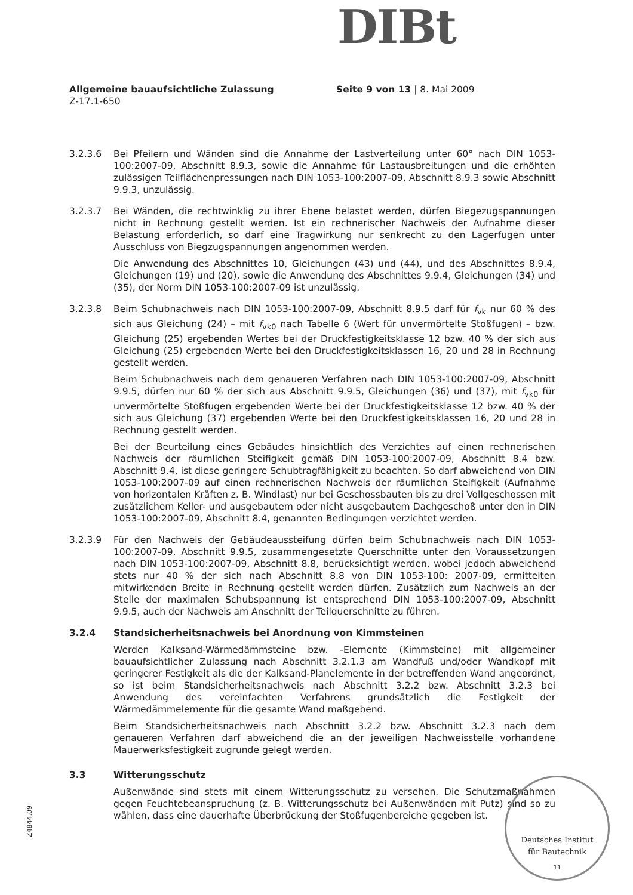DIBt
Allgemeine bauaufsichtliche Zulassung Seite 9 von 13 | 8. Mai 2009
Z-17.1-650
3.2.3.6 Bei Pfeilern und Wänden sind die Annahme der Lastverteilung unter 60° nach DIN 1053-100:2007-09, Abschnitt 8.9.3, sowie die Annahme für Lastausbreitungen und die erhöhten zulässigen Teilflächenpressungen nach DIN 1053-100:2007-09, Abschnitt 8.9.3 sowie Abschnitt 9.9.3, unzulässig.
3.2.3.7 Bei Wänden, die rechtwinklig zu ihrer Ebene belastet werden, dürfen Biegezugspannungen nicht in Rechnung gestellt werden. Ist ein rechnerischer Nachweis der Aufnahme dieser Belastung erforderlich, so darf eine Tragwirkung nur senkrecht zu den Lagerfugen unter Ausschluss von Biegzugspannungen angenommen werden.
Die Anwendung des Abschnittes 10, Gleichungen (43) und (44), und des Abschnittes 8.9.4, Gleichungen (19) und (20), sowie die Anwendung des Abschnittes 9.9.4, Gleichungen (34) und (35), der Norm DIN 1053-100:2007-09 ist unzulässig.
3.2.3.8 Beim Schubnachweis nach DIN 1053-100:2007-09, Abschnitt 8.9.5 darf für f<sub>vk</sub> nur 60 % des sich aus Gleichung (24) – mit f<sub>vk0</sub> nach Tabelle 6 (Wert für unvermörtelte Stoßfugen) – bzw. Gleichung (25) ergebenden Wertes bei der Druckfestigkeitsklasse 12 bzw. 40 % der sich aus Gleichung (25) ergebenden Werte bei den Druckfestigkeitsklassen 16, 20 und 28 in Rechnung gestellt werden.
Beim Schubnachweis nach dem genaueren Verfahren nach DIN 1053-100:2007-09, Abschnitt 9.9.5, dürfen nur 60 % der sich aus Abschnitt 9.9.5, Gleichungen (36) und (37), mit f<sub>vk0</sub> für unvermörtelte Stoßfugen ergebenden Werte bei der Druckfestigkeitsklasse 12 bzw. 40 % der sich aus Gleichung (37) ergebenden Werte bei den Druckfestigkeitsklassen 16, 20 und 28 in Rechnung gestellt werden.
Bei der Beurteilung eines Gebäudes hinsichtlich des Verzichtes auf einen rechnerischen Nachweis der räumlichen Steifigkeit gemäß DIN 1053-100:2007-09, Abschnitt 8.4 bzw. Abschnitt 9.4, ist diese geringere Schubtragfähigkeit zu beachten. So darf abweichend von DIN 1053-100:2007-09 auf einen rechnerischen Nachweis der räumlichen Steifigkeit (Aufnahme von horizontalen Kräften z. B. Windlast) nur bei Geschossbauten bis zu drei Vollgeschossen mit zusätzlichem Keller- und ausgebautem oder nicht ausgebautem Dachgeschoß unter den in DIN 1053-100:2007-09, Abschnitt 8.4, genannten Bedingungen verzichtet werden.
3.2.3.9 Für den Nachweis der Gebäudeaussteifung dürfen beim Schubnachweis nach DIN 1053-100:2007-09, Abschnitt 9.9.5, zusammengesetzte Querschnitte unter den Voraussetzungen nach DIN 1053-100:2007-09, Abschnitt 8.8, berücksichtigt werden, wobei jedoch abweichend stets nur 40 % der sich nach Abschnitt 8.8 von DIN 1053-100: 2007-09, ermittelten mitwirkenden Breite in Rechnung gestellt werden dürfen. Zusätzlich zum Nachweis an der Stelle der maximalen Schubspannung ist entsprechend DIN 1053-100:2007-09, Abschnitt 9.9.5, auch der Nachweis am Anschnitt der Teilquerschnitte zu führen.
3.2.4 Standsicherheitsnachweis bei Anordnung von Kimmsteinen
Werden Kalksand-Wärmedämmsteine bzw. -Elemente (Kimmsteine) mit allgemeiner bauaufsichtlicher Zulassung nach Abschnitt 3.2.1.3 am Wandfuß und/oder Wandkopf mit geringerer Festigkeit als die der Kalksand-Planelemente in der betreffenden Wand angeordnet, so ist beim Standsicherheitsnachweis nach Abschnitt 3.2.2 bzw. Abschnitt 3.2.3 bei Anwendung des vereinfachten Verfahrens grundsätzlich die Festigkeit der Wärmedämmelemente für die gesamte Wand maßgebend.
Beim Standsicherheitsnachweis nach Abschnitt 3.2.2 bzw. Abschnitt 3.2.3 nach dem genaueren Verfahren darf abweichend die an der jeweiligen Nachweisstelle vorhandene Mauerwerksfestigkeit zugrunde gelegt werden.
3.3 Witterungsschutz
Außenwände sind stets mit einem Witterungsschutz zu versehen. Die Schutzmaßnahmen gegen Feuchtebeanspruchung (z. B. Witterungsschutz bei Außenwänden mit Putz) sind so zu wählen, dass eine dauerhafte Überbrückung der Stoßfugenbereiche gegeben ist.
Z4844.09
Deutsches Institut
für Bautechnik
11